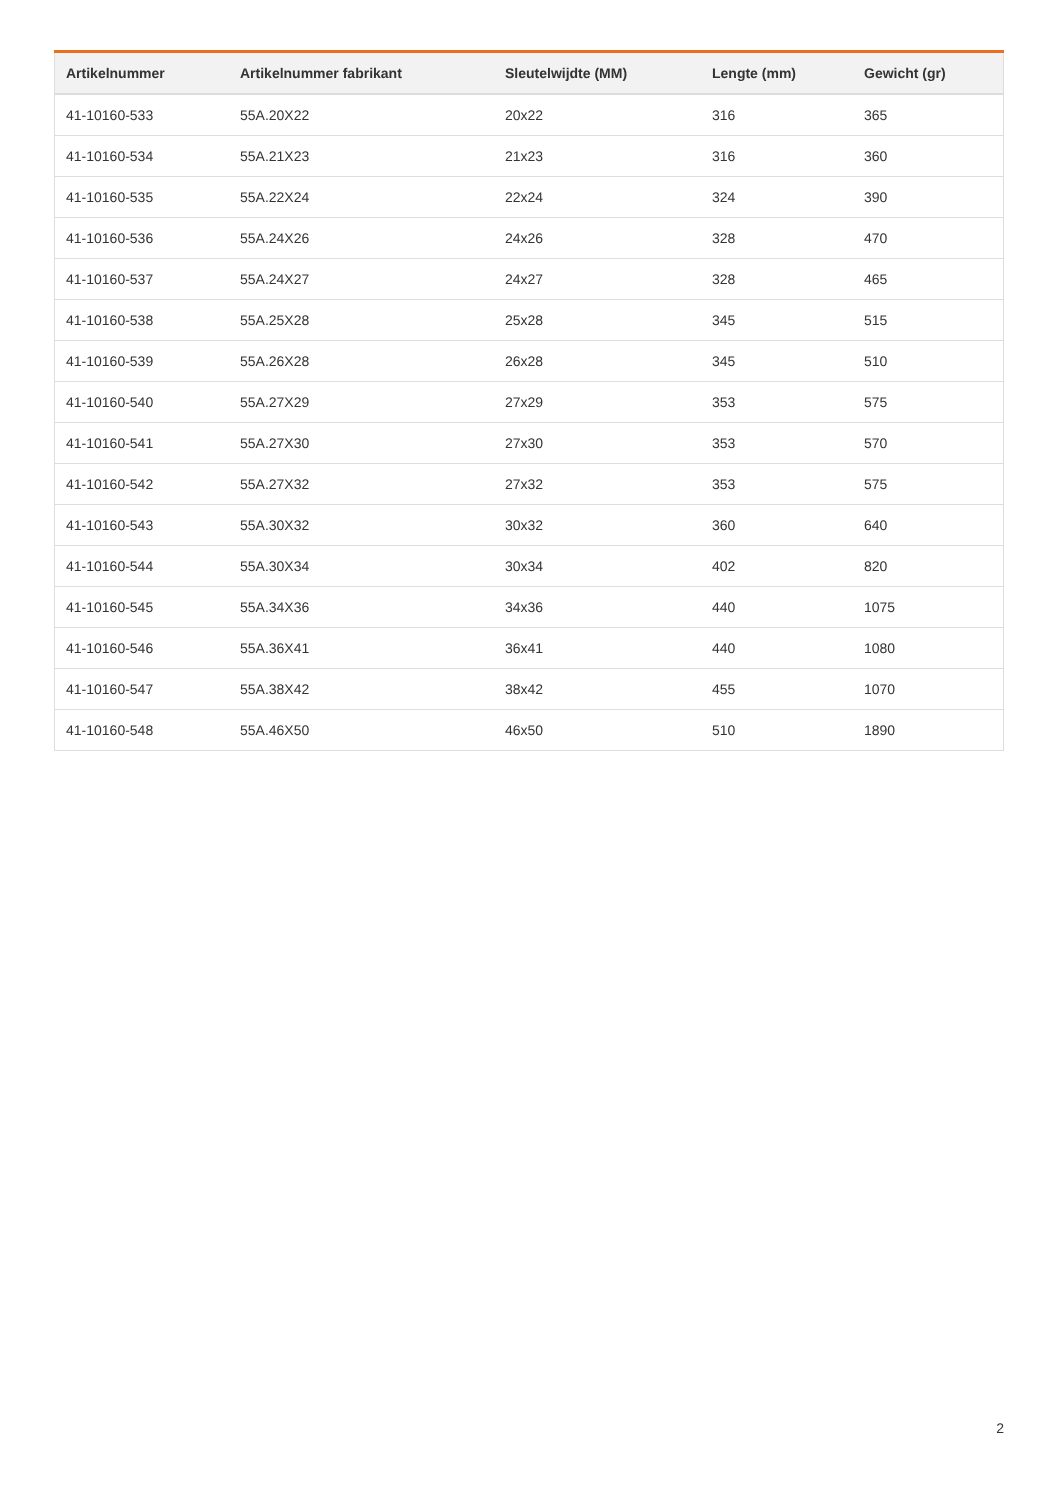| Artikelnummer | Artikelnummer fabrikant | Sleutelwijdte (MM) | Lengte (mm) | Gewicht (gr) |
| --- | --- | --- | --- | --- |
| 41-10160-533 | 55A.20X22 | 20x22 | 316 | 365 |
| 41-10160-534 | 55A.21X23 | 21x23 | 316 | 360 |
| 41-10160-535 | 55A.22X24 | 22x24 | 324 | 390 |
| 41-10160-536 | 55A.24X26 | 24x26 | 328 | 470 |
| 41-10160-537 | 55A.24X27 | 24x27 | 328 | 465 |
| 41-10160-538 | 55A.25X28 | 25x28 | 345 | 515 |
| 41-10160-539 | 55A.26X28 | 26x28 | 345 | 510 |
| 41-10160-540 | 55A.27X29 | 27x29 | 353 | 575 |
| 41-10160-541 | 55A.27X30 | 27x30 | 353 | 570 |
| 41-10160-542 | 55A.27X32 | 27x32 | 353 | 575 |
| 41-10160-543 | 55A.30X32 | 30x32 | 360 | 640 |
| 41-10160-544 | 55A.30X34 | 30x34 | 402 | 820 |
| 41-10160-545 | 55A.34X36 | 34x36 | 440 | 1075 |
| 41-10160-546 | 55A.36X41 | 36x41 | 440 | 1080 |
| 41-10160-547 | 55A.38X42 | 38x42 | 455 | 1070 |
| 41-10160-548 | 55A.46X50 | 46x50 | 510 | 1890 |
2